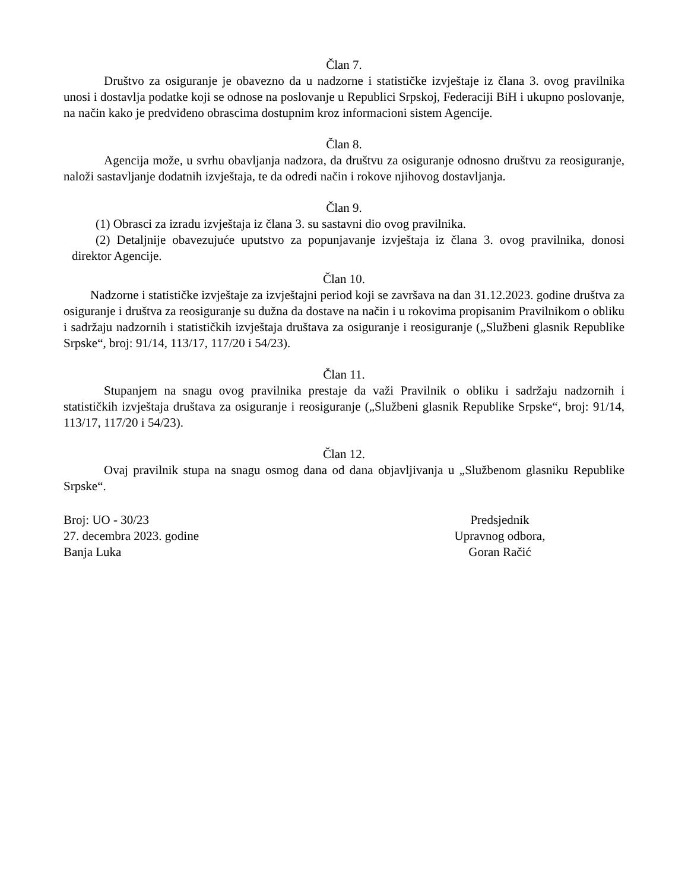Član 7.
Društvo za osiguranje je obavezno da u nadzorne i statističke izvještaje iz člana 3. ovog pravilnika unosi i dostavlja podatke koji se odnose na poslovanje u Republici Srpskoj, Federaciji BiH i ukupno poslovanje, na način kako je predviđeno obrascima dostupnim kroz informacioni sistem Agencije.
Član 8.
Agencija može, u svrhu obavljanja nadzora, da društvu za osiguranje odnosno društvu za reosiguranje, naloži sastavljanje dodatnih izvještaja, te da odredi način i rokove njihovog dostavljanja.
Član 9.
(1) Obrasci za izradu izvještaja iz člana 3. su sastavni dio ovog pravilnika.
(2) Detaljnije obavezujuće uputstvo za popunjavanje izvještaja iz člana 3. ovog pravilnika, donosi direktor Agencije.
Član 10.
Nadzorne i statističke izvještaje za izvještajni period koji se završava na dan 31.12.2023. godine društva za osiguranje i društva za reosiguranje su dužna da dostave na način i u rokovima propisanim Pravilnikom o obliku i sadržaju nadzornih i statističkih izvještaja društava za osiguranje i reosiguranje („Službeni glasnik Republike Srpske“, broj: 91/14, 113/17, 117/20 i 54/23).
Član 11.
Stupanjem na snagu ovog pravilnika prestaje da važi Pravilnik o obliku i sadržaju nadzornih i statističkih izvještaja društava za osiguranje i reosiguranje („Službeni glasnik Republike Srpske“, broj: 91/14, 113/17, 117/20 i 54/23).
Član 12.
Ovaj pravilnik stupa na snagu osmog dana od dana objavljivanja u „Službenom glasniku Republike Srpske“.
Broj: UO - 30/23
27. decembra 2023. godine
Banja Luka
Predsjednik
Upravnog odbora,
Goran Račić